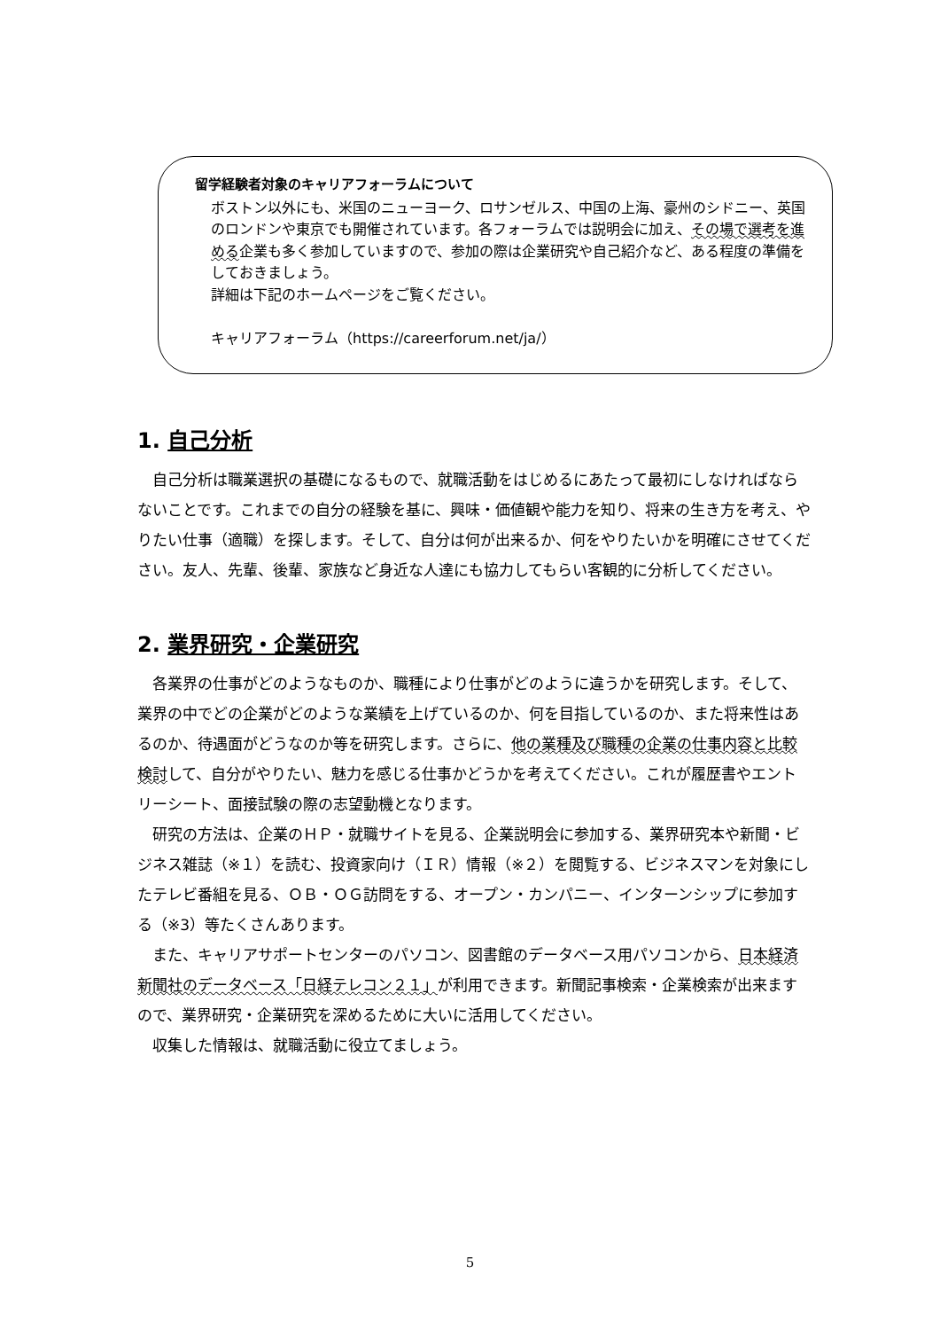留学経験者対象のキャリアフォーラムについて
ボストン以外にも、米国のニューヨーク、ロサンゼルス、中国の上海、豪州のシドニー、英国のロンドンや東京でも開催されています。各フォーラムでは説明会に加え、その場で選考を進める企業も多く参加していますので、参加の際は企業研究や自己紹介など、ある程度の準備をしておきましょう。
詳細は下記のホームページをご覧ください。
キャリアフォーラム（https://careerforum.net/ja/）
1. 自己分析
　自己分析は職業選択の基礎になるもので、就職活動をはじめるにあたって最初にしなければならないことです。これまでの自分の経験を基に、興味・価値観や能力を知り、将来の生き方を考え、やりたい仕事（適職）を探します。そして、自分は何が出来るか、何をやりたいかを明確にさせてください。友人、先輩、後輩、家族など身近な人達にも協力してもらい客観的に分析してください。
2. 業界研究・企業研究
　各業界の仕事がどのようなものか、職種により仕事がどのように違うかを研究します。そして、業界の中でどの企業がどのような業績を上げているのか、何を目指しているのか、また将来性はあるのか、待遇面がどうなのか等を研究します。さらに、他の業種及び職種の企業の仕事内容と比較検討して、自分がやりたい、魅力を感じる仕事かどうかを考えてください。これが履歴書やエントリーシート、面接試験の際の志望動機となります。
　研究の方法は、企業のＨＰ・就職サイトを見る、企業説明会に参加する、業界研究本や新聞・ビジネス雑誌（※１）を読む、投資家向け（ＩＲ）情報（※２）を閲覧する、ビジネスマンを対象にしたテレビ番組を見る、ＯＢ・ＯＧ訪問をする、オープン・カンパニー、インターンシップに参加する（※3）等たくさんあります。
　また、キャリアサポートセンターのパソコン、図書館のデータベース用パソコンから、日本経済新聞社のデータベース「日経テレコン２１」が利用できます。新聞記事検索・企業検索が出来ますので、業界研究・企業研究を深めるために大いに活用してください。
　収集した情報は、就職活動に役立てましょう。
5